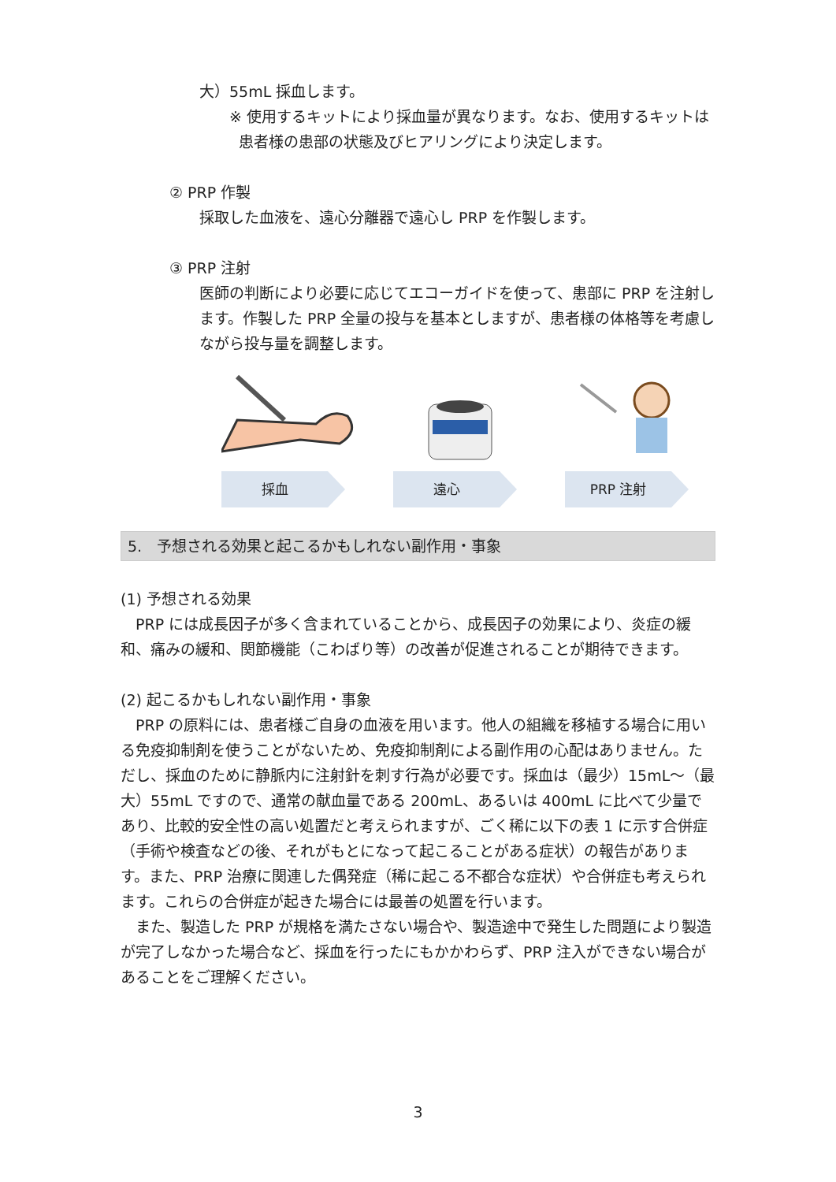大）55mL 採血します。
※ 使用するキットにより採血量が異なります。なお、使用するキットは患者様の患部の状態及びヒアリングにより決定します。
② PRP 作製
採取した血液を、遠心分離器で遠心し PRP を作製します。
③ PRP 注射
医師の判断により必要に応じてエコーガイドを使って、患部に PRP を注射します。作製した PRP 全量の投与を基本としますが、患者様の体格等を考慮しながら投与量を調整します。
採血 遠心 PRP 注射
5.　予想される効果と起こるかもしれない副作用・事象
(1) 予想される効果
　PRP には成長因子が多く含まれていることから、成長因子の効果により、炎症の緩和、痛みの緩和、関節機能（こわばり等）の改善が促進されることが期待できます。
(2) 起こるかもしれない副作用・事象
　PRP の原料には、患者様ご自身の血液を用います。他人の組織を移植する場合に用いる免疫抑制剤を使うことがないため、免疫抑制剤による副作用の心配はありません。ただし、採血のために静脈内に注射針を刺す行為が必要です。採血は（最少）15mL～（最大）55mL ですので、通常の献血量である 200mL、あるいは 400mL に比べて少量であり、比較的安全性の高い処置だと考えられますが、ごく稀に以下の表 1 に示す合併症（手術や検査などの後、それがもとになって起こることがある症状）の報告があります。また、PRP 治療に関連した偶発症（稀に起こる不都合な症状）や合併症も考えられます。これらの合併症が起きた場合には最善の処置を行います。
　また、製造した PRP が規格を満たさない場合や、製造途中で発生した問題により製造が完了しなかった場合など、採血を行ったにもかかわらず、PRP 注入ができない場合があることをご理解ください。
3